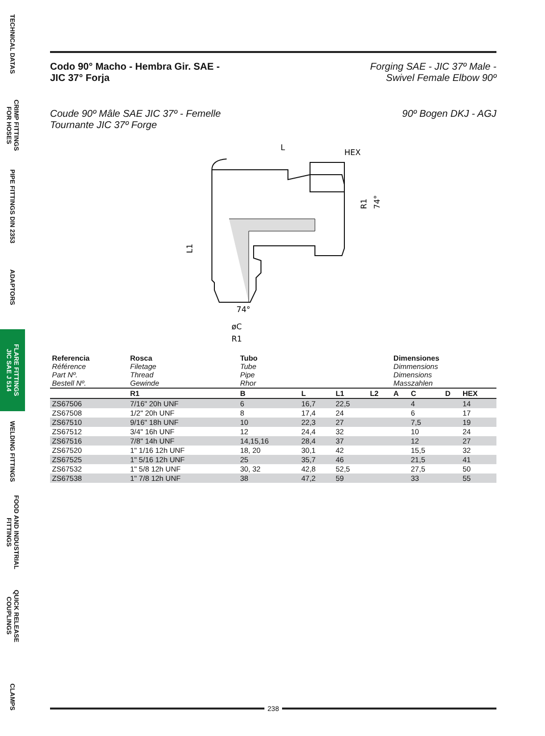TECHNICAL DATAS
CRIMP FITTINGS
FOR HOSES
PIPE FITTINGS DIN 2353
ADAPTORS
FLARE FITTINGS
JIC SAE J 514
WELDING FITTINGS
FOOD AND INDUSTRIAL
FITTINGS
QUICK RELEASE
COUPLINGS
CLAMPS
Codo 90° Macho - Hembra Gir. SAE -
JIC 37° Forja Forging SAE - JIC 37º Male -
Swivel Female Elbow 90º
Coude 90º Mâle SAE JIC 37º - Femelle
Tournante JIC 37º Forge 90º Bogen DKJ - AGJ
L
HEX
L1
74°
øC
R1
R1
74°
| Referencia Référence Part Nº. Bestell Nº. | Rosca Filetage Thread Gewinde | Tubo Tube Pipe Rhor | | | | Dimensiones Dimmensions Dimensions Masszahlen | | | |
| | R1 | B | L | L1 | L2 | A | C | D | HEX |
| ZS67506 | 7/16" 20h UNF | 6 | 16,7 | 22,5 | | | 4 | | 14 |
| ZS67508 | 1/2" 20h UNF | 8 | 17,4 | 24 | | | 6 | | 17 |
| ZS67510 | 9/16" 18h UNF | 10 | 22,3 | 27 | | | 7,5 | | 19 |
| ZS67512 | 3/4" 16h UNF | 12 | 24,4 | 32 | | | 10 | | 24 |
| ZS67516 | 7/8" 14h UNF | 14,15,16 | 28,4 | 37 | | | 12 | | 27 |
| ZS67520 | 1" 1/16 12h UNF | 18, 20 | 30,1 | 42 | | | 15,5 | | 32 |
| ZS67525 | 1" 5/16 12h UNF | 25 | 35,7 | 46 | | | 21,5 | | 41 |
| ZS67532 | 1" 5/8 12h UNF | 30, 32 | 42,8 | 52,5 | | | 27,5 | | 50 |
| ZS67538 | 1" 7/8 12h UNF | 38 | 47,2 | 59 | | | 33 | | 55 |
238